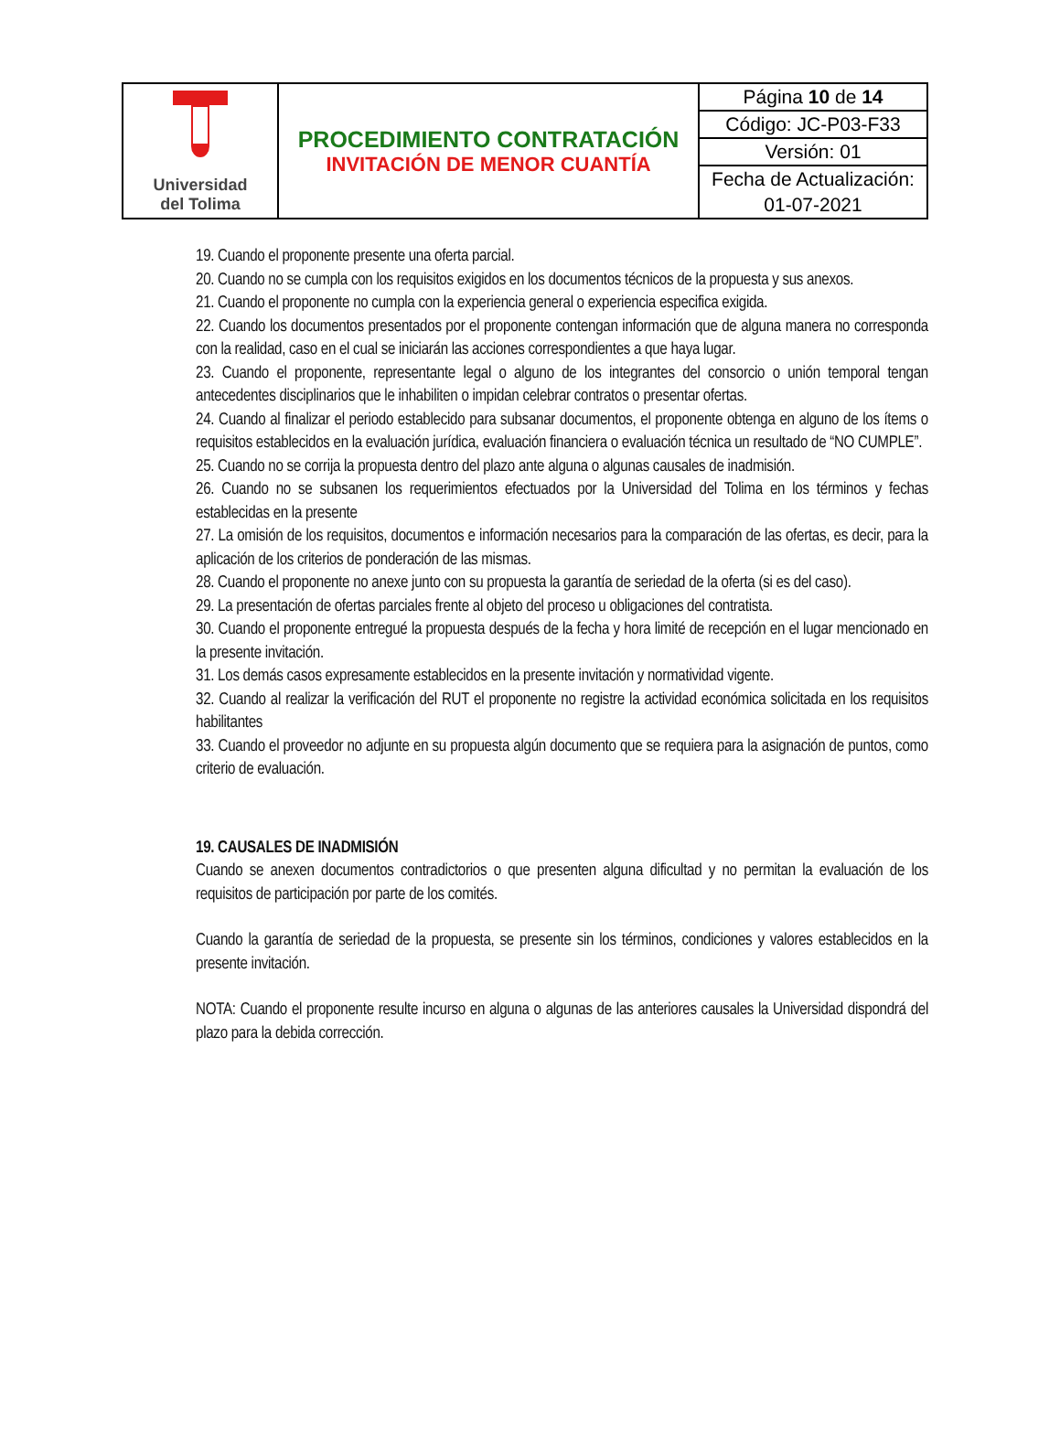| Universidad del Tolima | PROCEDIMIENTO CONTRATACIÓN INVITACIÓN DE MENOR CUANTÍA | Página 10 de 14 |
| | | Código: JC-P03-F33 |
| | | Versión: 01 |
| | | Fecha de Actualización: |
| | | 01-07-2021 |
19. Cuando el proponente presente una oferta parcial.
20. Cuando no se cumpla con los requisitos exigidos en los documentos técnicos de la propuesta y sus anexos.
21. Cuando el proponente no cumpla con la experiencia general o experiencia especifica exigida.
22. Cuando los documentos presentados por el proponente contengan información que de alguna manera no corresponda con la realidad, caso en el cual se iniciarán las acciones correspondientes a que haya lugar.
23. Cuando el proponente, representante legal o alguno de los integrantes del consorcio o unión temporal tengan antecedentes disciplinarios que le inhabiliten o impidan celebrar contratos o presentar ofertas.
24. Cuando al finalizar el periodo establecido para subsanar documentos, el proponente obtenga en alguno de los ítems o requisitos establecidos en la evaluación jurídica, evaluación financiera o evaluación técnica un resultado de “NO CUMPLE”.
25. Cuando no se corrija la propuesta dentro del plazo ante alguna o algunas causales de inadmisión.
26. Cuando no se subsanen los requerimientos efectuados por la Universidad del Tolima en los términos y fechas establecidas en la presente
27. La omisión de los requisitos, documentos e información necesarios para la comparación de las ofertas, es decir, para la aplicación de los criterios de ponderación de las mismas.
28. Cuando el proponente no anexe junto con su propuesta la garantía de seriedad de la oferta (si es del caso).
29. La presentación de ofertas parciales frente al objeto del proceso u obligaciones del contratista.
30. Cuando el proponente entregué la propuesta después de la fecha y hora limité de recepción en el lugar mencionado en la presente invitación.
31. Los demás casos expresamente establecidos en la presente invitación y normatividad vigente.
32. Cuando al realizar la verificación del RUT el proponente no registre la actividad económica solicitada en los requisitos habilitantes
33. Cuando el proveedor no adjunte en su propuesta algún documento que se requiera para la asignación de puntos, como criterio de evaluación.
19. CAUSALES DE INADMISIÓN
Cuando se anexen documentos contradictorios o que presenten alguna dificultad y no permitan la evaluación de los requisitos de participación por parte de los comités.
Cuando la garantía de seriedad de la propuesta, se presente sin los términos, condiciones y valores establecidos en la presente invitación.
NOTA: Cuando el proponente resulte incurso en alguna o algunas de las anteriores causales la Universidad dispondrá del plazo para la debida corrección.